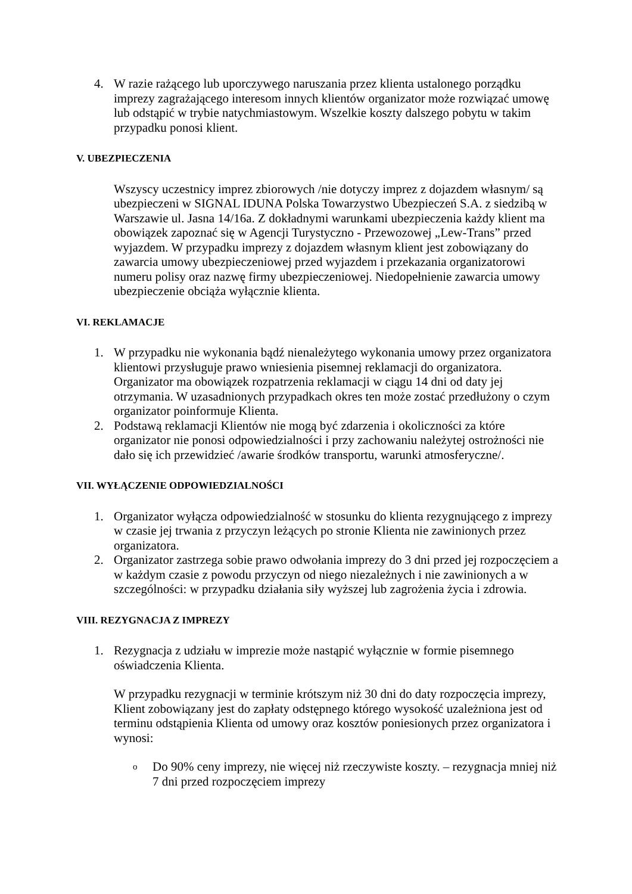4. W razie rażącego lub uporczywego naruszania przez klienta ustalonego porządku imprezy zagrażającego interesom innych klientów organizator może rozwiązać umowę lub odstąpić w trybie natychmiastowym. Wszelkie koszty dalszego pobytu w takim przypadku ponosi klient.
V. UBEZPIECZENIA
Wszyscy uczestnicy imprez zbiorowych /nie dotyczy imprez z dojazdem własnym/ są ubezpieczeni w SIGNAL IDUNA Polska Towarzystwo Ubezpieczeń S.A. z siedzibą w Warszawie ul. Jasna 14/16a. Z dokładnymi warunkami ubezpieczenia każdy klient ma obowiązek zapoznać się w Agencji Turystyczno - Przewozowej „Lew-Trans” przed wyjazdem. W przypadku imprezy z dojazdem własnym klient jest zobowiązany do zawarcia umowy ubezpieczeniowej przed wyjazdem i przekazania organizatorowi numeru polisy oraz nazwę firmy ubezpieczeniowej. Niedopełnienie zawarcia umowy ubezpieczenie obciąża wyłącznie klienta.
VI. REKLAMACJE
1. W przypadku nie wykonania bądź nienależytego wykonania umowy przez organizatora klientowi przysługuje prawo wniesienia pisemnej reklamacji do organizatora. Organizator ma obowiązek rozpatrzenia reklamacji w ciągu 14 dni od daty jej otrzymania. W uzasadnionych przypadkach okres ten może zostać przedłużony o czym organizator poinformuje Klienta.
2. Podstawą reklamacji Klientów nie mogą być zdarzenia i okoliczności za które organizator nie ponosi odpowiedzialności i przy zachowaniu należytej ostrożności nie dało się ich przewidzieć /awarie środków transportu, warunki atmosferyczne/.
VII. WYŁĄCZENIE ODPOWIEDZIALNOŚCI
1. Organizator wyłącza odpowiedzialność w stosunku do klienta rezygnującego z imprezy w czasie jej trwania z przyczyn leżących po stronie Klienta nie zawinionych przez organizatora.
2. Organizator zastrzega sobie prawo odwołania imprezy do 3 dni przed jej rozpoczęciem a w każdym czasie z powodu przyczyn od niego niezależnych i nie zawinionych a w szczególności: w przypadku działania siły wyższej lub zagrożenia życia i zdrowia.
VIII. REZYGNACJA Z IMPREZY
1. Rezygnacja z udziału w imprezie może nastąpić wyłącznie w formie pisemnego oświadczenia Klienta.
W przypadku rezygnacji w terminie krótszym niż 30 dni do daty rozpoczęcia imprezy, Klient zobowiązany jest do zapłaty odstępnego którego wysokość uzależniona jest od terminu odstąpienia Klienta od umowy oraz kosztów poniesionych przez organizatora i wynosi:
o
Do 90% ceny imprezy, nie więcej niż rzeczywiste koszty. – rezygnacja mniej niż 7 dni przed rozpoczęciem imprezy